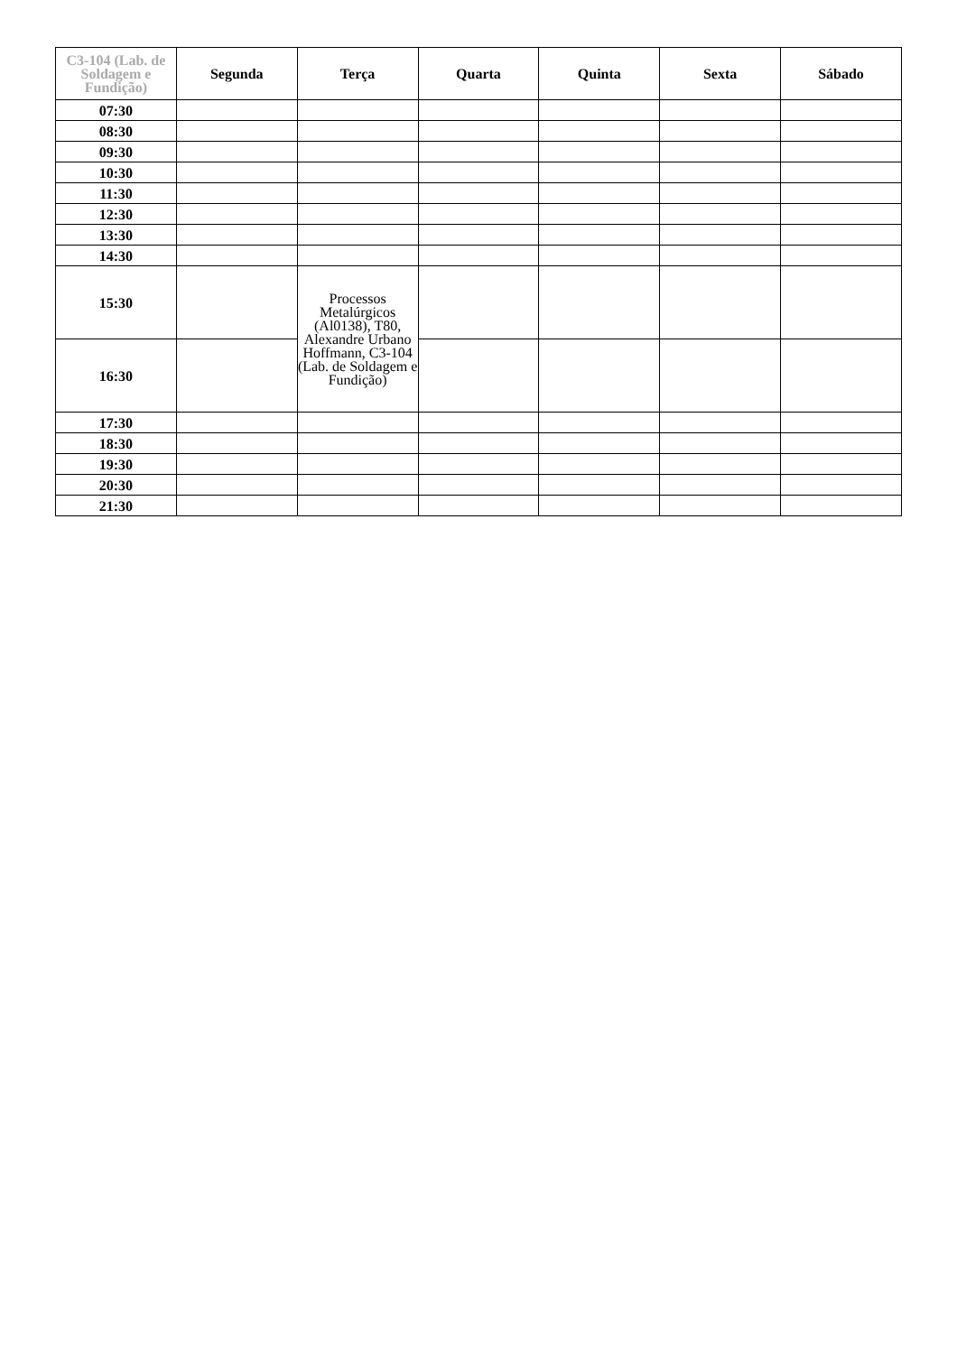| C3-104 (Lab. de Soldagem e Fundição) | Segunda | Terça | Quarta | Quinta | Sexta | Sábado |
| --- | --- | --- | --- | --- | --- | --- |
| 07:30 | | | | | | |
| 08:30 | | | | | | |
| 09:30 | | | | | | |
| 10:30 | | | | | | |
| 11:30 | | | | | | |
| 12:30 | | | | | | |
| 13:30 | | | | | | |
| 14:30 | | | | | | |
| 15:30 | | Processos Metalúrgicos (Al0138), T80, Alexandre Urbano Hoffmann, C3-104 (Lab. de Soldagem e Fundição) | | | | |
| 16:30 | | | | | | |
| 17:30 | | | | | | |
| 18:30 | | | | | | |
| 19:30 | | | | | | |
| 20:30 | | | | | | |
| 21:30 | | | | | | |